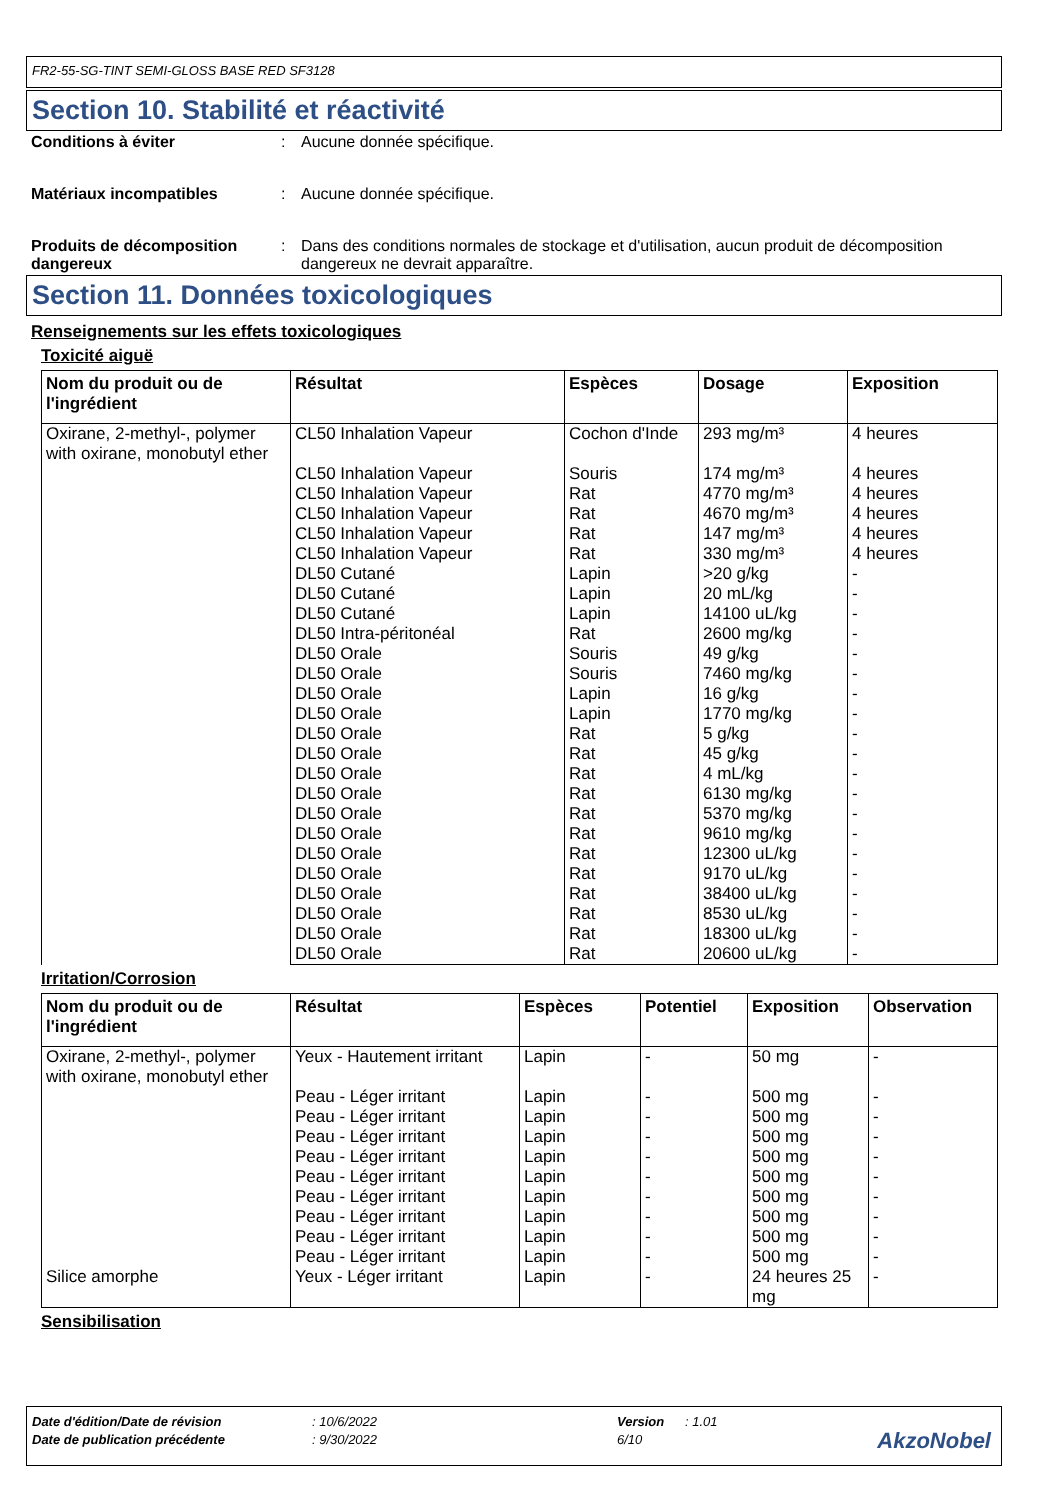FR2-55-SG-TINT SEMI-GLOSS BASE RED SF3128
Section 10. Stabilité et réactivité
Conditions à éviter: Aucune donnée spécifique.
Matériaux incompatibles: Aucune donnée spécifique.
Produits de décomposition dangereux: Dans des conditions normales de stockage et d'utilisation, aucun produit de décomposition dangereux ne devrait apparaître.
Section 11. Données toxicologiques
Renseignements sur les effets toxicologiques
Toxicité aiguë
| Nom du produit ou de l'ingrédient | Résultat | Espèces | Dosage | Exposition |
| --- | --- | --- | --- | --- |
| Oxirane, 2-methyl-, polymer with oxirane, monobutyl ether | CL50 Inhalation Vapeur | Cochon d'Inde | 293 mg/m³ | 4 heures |
| | CL50 Inhalation Vapeur | Souris | 174 mg/m³ | 4 heures |
| | CL50 Inhalation Vapeur | Rat | 4770 mg/m³ | 4 heures |
| | CL50 Inhalation Vapeur | Rat | 4670 mg/m³ | 4 heures |
| | CL50 Inhalation Vapeur | Rat | 147 mg/m³ | 4 heures |
| | CL50 Inhalation Vapeur | Rat | 330 mg/m³ | 4 heures |
| | DL50 Cutané | Lapin | >20 g/kg | - |
| | DL50 Cutané | Lapin | 20 mL/kg | - |
| | DL50 Cutané | Lapin | 14100 uL/kg | - |
| | DL50 Intra-péritonéal | Rat | 2600 mg/kg | - |
| | DL50 Orale | Souris | 49 g/kg | - |
| | DL50 Orale | Souris | 7460 mg/kg | - |
| | DL50 Orale | Lapin | 16 g/kg | - |
| | DL50 Orale | Lapin | 1770 mg/kg | - |
| | DL50 Orale | Rat | 5 g/kg | - |
| | DL50 Orale | Rat | 45 g/kg | - |
| | DL50 Orale | Rat | 4 mL/kg | - |
| | DL50 Orale | Rat | 6130 mg/kg | - |
| | DL50 Orale | Rat | 5370 mg/kg | - |
| | DL50 Orale | Rat | 9610 mg/kg | - |
| | DL50 Orale | Rat | 12300 uL/kg | - |
| | DL50 Orale | Rat | 9170 uL/kg | - |
| | DL50 Orale | Rat | 38400 uL/kg | - |
| | DL50 Orale | Rat | 8530 uL/kg | - |
| | DL50 Orale | Rat | 18300 uL/kg | - |
| | DL50 Orale | Rat | 20600 uL/kg | - |
Irritation/Corrosion
| Nom du produit ou de l'ingrédient | Résultat | Espèces | Potentiel | Exposition | Observation |
| --- | --- | --- | --- | --- | --- |
| Oxirane, 2-methyl-, polymer with oxirane, monobutyl ether | Yeux - Hautement irritant | Lapin | - | 50 mg | - |
| | Peau - Léger irritant | Lapin | - | 500 mg | - |
| | Peau - Léger irritant | Lapin | - | 500 mg | - |
| | Peau - Léger irritant | Lapin | - | 500 mg | - |
| | Peau - Léger irritant | Lapin | - | 500 mg | - |
| | Peau - Léger irritant | Lapin | - | 500 mg | - |
| | Peau - Léger irritant | Lapin | - | 500 mg | - |
| | Peau - Léger irritant | Lapin | - | 500 mg | - |
| | Peau - Léger irritant | Lapin | - | 500 mg | - |
| | Peau - Léger irritant | Lapin | - | 500 mg | - |
| Silice amorphe | Yeux - Léger irritant | Lapin | - | 24 heures 25 mg | - |
Sensibilisation
Date d'édition/Date de révision: 10/6/2022 Version: 1.01
Date de publication précédente: 9/30/2022 6/10
AkzoNobel